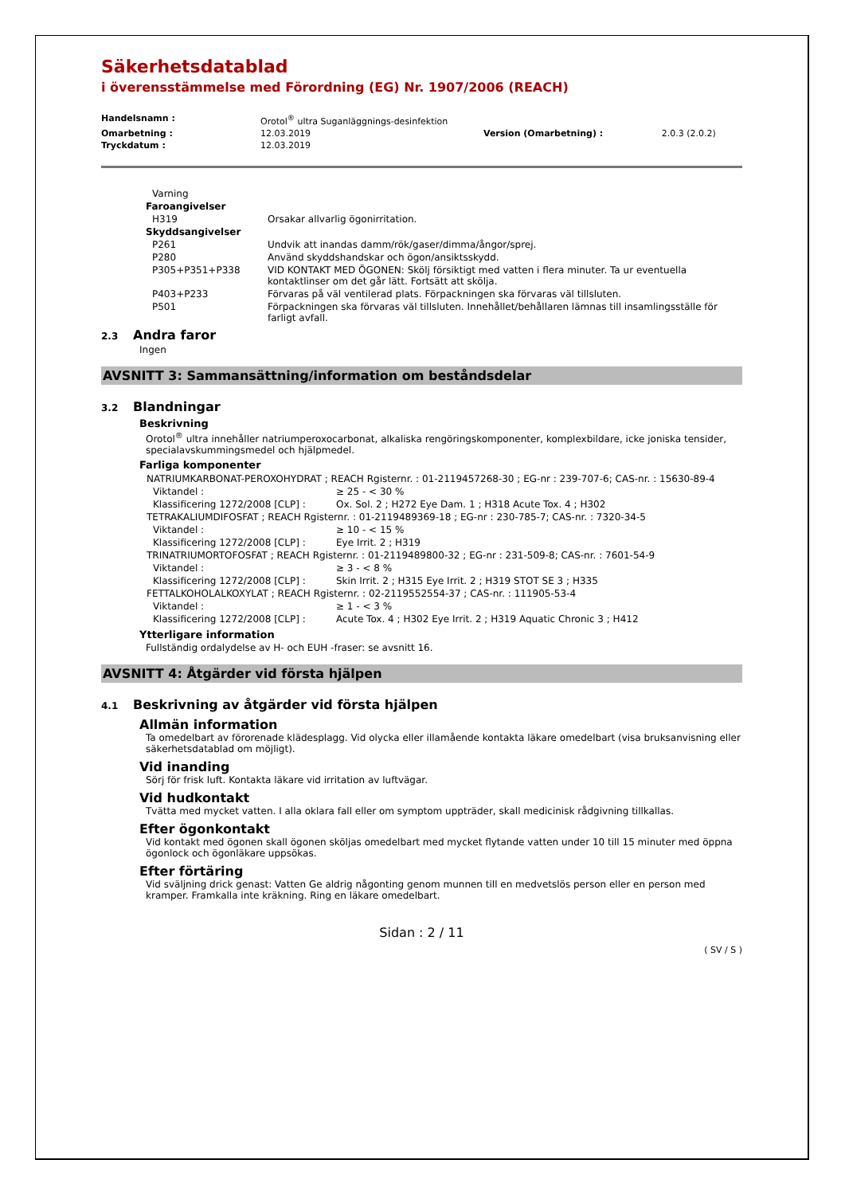Säkerhetsdatablad
i överensstämmelse med Förordning (EG) Nr. 1907/2006 (REACH)
| Handelsnamn : | Orotol<sup>®</sup> ultra Suganläggnings-desinfektion | | |
| Omarbetning : | 12.03.2019 | Version (Omarbetning) : | 2.0.3 (2.0.2) |
| Tryckdatum : | 12.03.2019 | | |
| Varning | |
| Faroangivelser | |
| H319 | Orsakar allvarlig ögonirritation. |
| Skyddsangivelser | |
| P261 | Undvik att inandas damm/rök/gaser/dimma/ångor/sprej. |
| P280 | Använd skyddshandskar och ögon/ansiktsskydd. |
| P305+P351+P338 | VID KONTAKT MED ÖGONEN: Skölj försiktigt med vatten i flera minuter. Ta ur eventuella kontaktlinser om det går lätt. Fortsätt att skölja. |
| P403+P233 | Förvaras på väl ventilerad plats. Förpackningen ska förvaras väl tillsluten. |
| P501 | Förpackningen ska förvaras väl tillsluten. Innehållet/behållaren lämnas till insamlingsställe för farligt avfall. |
2.3 Andra faror
Ingen
AVSNITT 3: Sammansättning/information om beståndsdelar
3.2 Blandningar
Beskrivning
Orotol<sup>®</sup> ultra innehåller natriumperoxocarbonat, alkaliska rengöringskomponenter, komplexbildare, icke joniska tensider, specialavskummingsmedel och hjälpmedel.
Farliga komponenter
| NATRIUMKARBONAT-PEROXOHYDRAT ; REACH Rgisternr. : 01-2119457268-30 ; EG-nr : 239-707-6; CAS-nr. : 15630-89-4 | |
| Viktandel : | ≥ 25 - < 30 % |
| Klassificering 1272/2008 [CLP] : | Ox. Sol. 2 ; H272 Eye Dam. 1 ; H318 Acute Tox. 4 ; H302 |
| TETRAKALIUMDIFOSFAT ; REACH Rgisternr. : 01-2119489369-18 ; EG-nr : 230-785-7; CAS-nr. : 7320-34-5 | |
| Viktandel : | ≥ 10 - < 15 % |
| Klassificering 1272/2008 [CLP] : | Eye Irrit. 2 ; H319 |
| TRINATRIUMORTOFOSFAT ; REACH Rgisternr. : 01-2119489800-32 ; EG-nr : 231-509-8; CAS-nr. : 7601-54-9 | |
| Viktandel : | ≥ 3 - < 8 % |
| Klassificering 1272/2008 [CLP] : | Skin Irrit. 2 ; H315 Eye Irrit. 2 ; H319 STOT SE 3 ; H335 |
| FETTALKOHOLALKOXYLAT ; REACH Rgisternr. : 02-2119552554-37 ; CAS-nr. : 111905-53-4 | |
| Viktandel : | ≥ 1 - < 3 % |
| Klassificering 1272/2008 [CLP] : | Acute Tox. 4 ; H302 Eye Irrit. 2 ; H319 Aquatic Chronic 3 ; H412 |
Ytterligare information
Fullständig ordalydelse av H- och EUH -fraser: se avsnitt 16.
AVSNITT 4: Åtgärder vid första hjälpen
4.1 Beskrivning av åtgärder vid första hjälpen
Allmän information
Ta omedelbart av förorenade klädesplagg. Vid olycka eller illamående kontakta läkare omedelbart (visa bruksanvisning eller säkerhetsdatablad om möjligt).
Vid inanding
Sörj för frisk luft. Kontakta läkare vid irritation av luftvägar.
Vid hudkontakt
Tvätta med mycket vatten. I alla oklara fall eller om symptom uppträder, skall medicinisk rådgivning tillkallas.
Efter ögonkontakt
Vid kontakt med ögonen skall ögonen sköljas omedelbart med mycket flytande vatten under 10 till 15 minuter med öppna ögonlock och ögonläkare uppsökas.
Efter förtäring
Vid sväljning drick genast: Vatten Ge aldrig någonting genom munnen till en medvetslös person eller en person med kramper. Framkalla inte kräkning. Ring en läkare omedelbart.
Sidan : 2 / 11
( SV / S )